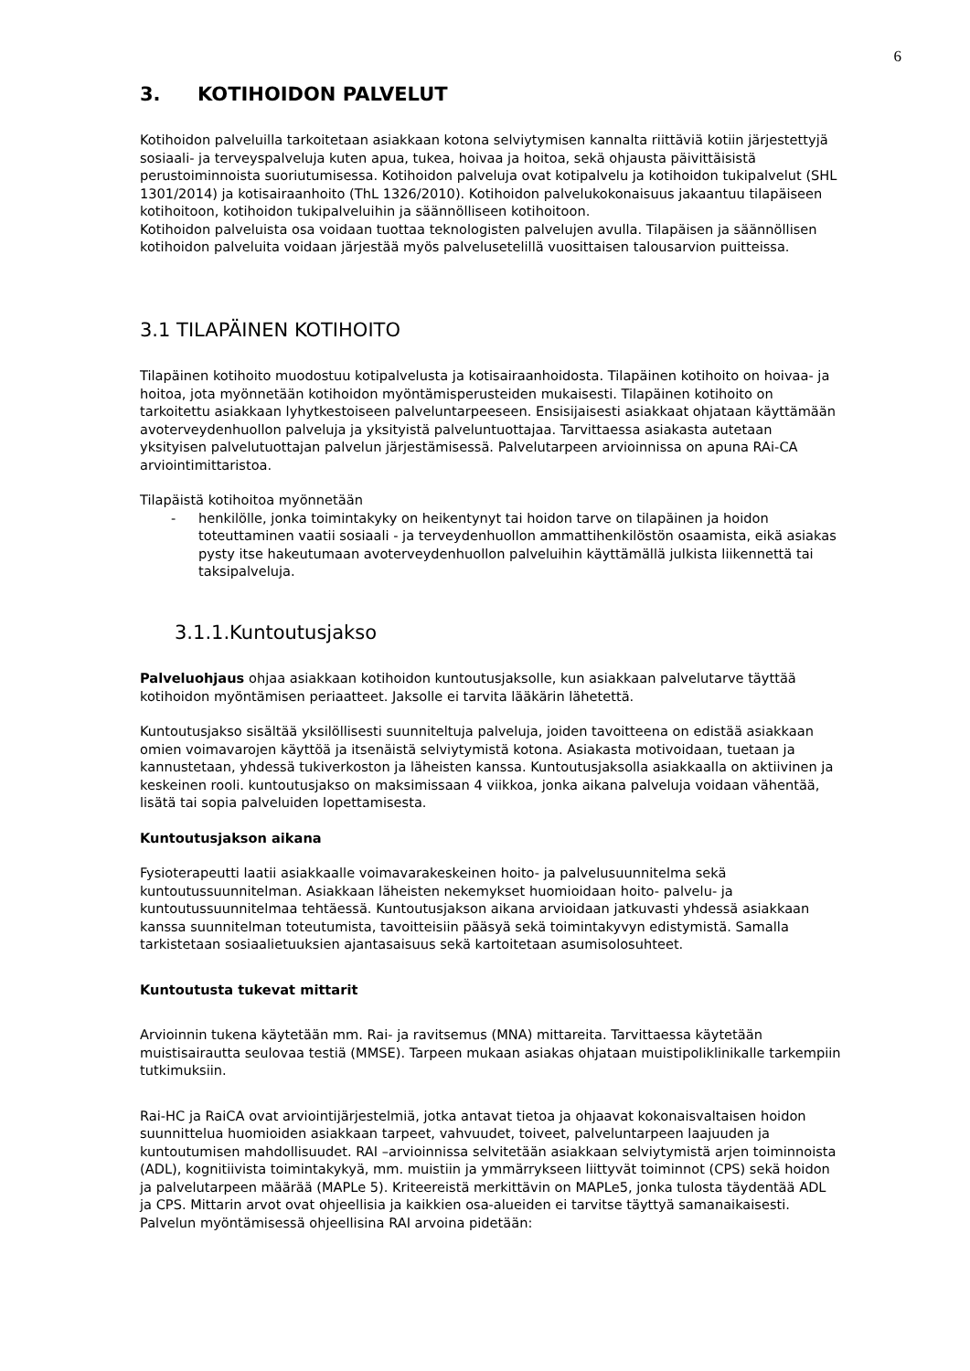6
3. KOTIHOIDON PALVELUT
Kotihoidon palveluilla tarkoitetaan asiakkaan kotona selviytymisen kannalta riittäviä kotiin järjestettyjä sosiaali- ja terveyspalveluja kuten apua, tukea, hoivaa ja hoitoa, sekä ohjausta päivittäisistä perustoiminnoista suoriutumisessa. Kotihoidon palveluja ovat kotipalvelu ja kotihoidon tukipalvelut (SHL 1301/2014) ja kotisairaanhoito (ThL 1326/2010). Kotihoidon palvelukokonaisuus jakaantuu tilapäiseen kotihoitoon, kotihoidon tukipalveluihin ja säännölliseen kotihoitoon.
Kotihoidon palveluista osa voidaan tuottaa teknologisten palvelujen avulla. Tilapäisen ja säännöllisen kotihoidon palveluita voidaan järjestää myös palvelusetelillä vuosittaisen talousarvion puitteissa.
3.1 TILAPÄINEN KOTIHOITO
Tilapäinen kotihoito muodostuu kotipalvelusta ja kotisairaanhoidosta. Tilapäinen kotihoito on hoivaa- ja hoitoa, jota myönnetään kotihoidon myöntämisperusteiden mukaisesti. Tilapäinen kotihoito on tarkoitettu asiakkaan lyhytkestoiseen palveluntarpeeseen. Ensisijaisesti asiakkaat ohjataan käyttämään avoterveydenhuollon palveluja ja yksityistä palveluntuottajaa. Tarvittaessa asiakasta autetaan yksityisen palvelutuottajan palvelun järjestämisessä. Palvelutarpeen arvioinnissa on apuna RAi-CA arviointimittaristoa.
Tilapäistä kotihoitoa myönnetään
- henkilölle, jonka toimintakyky on heikentynyt tai hoidon tarve on tilapäinen ja hoidon toteuttaminen vaatii sosiaali - ja terveydenhuollon ammattihenkilöstön osaamista, eikä asiakas pysty itse hakeutumaan avoterveydenhuollon palveluihin käyttämällä julkista liikennettä tai taksipalveluja.
3.1.1.Kuntoutusjakso
Palveluohjaus ohjaa asiakkaan kotihoidon kuntoutusjaksolle, kun asiakkaan palvelutarve täyttää kotihoidon myöntämisen periaatteet. Jaksolle ei tarvita lääkärin lähetettä.
Kuntoutusjakso sisältää yksilöllisesti suunniteltuja palveluja, joiden tavoitteena on edistää asiakkaan omien voimavarojen käyttöä ja itsenäistä selviytymistä kotona. Asiakasta motivoidaan, tuetaan ja kannustetaan, yhdessä tukiverkoston ja läheisten kanssa. Kuntoutusjaksolla asiakkaalla on aktiivinen ja keskeinen rooli. kuntoutusjakso on maksimissaan 4 viikkoa, jonka aikana palveluja voidaan vähentää, lisätä tai sopia palveluiden lopettamisesta.
Kuntoutusjakson aikana
Fysioterapeutti laatii asiakkaalle voimavarakeskeinen hoito- ja palvelusuunnitelma sekä kuntoutussuunnitelman. Asiakkaan läheisten nekemykset huomioidaan hoito- palvelu- ja kuntoutussuunnitelmaa tehtäessä. Kuntoutusjakson aikana arvioidaan jatkuvasti yhdessä asiakkaan kanssa suunnitelman toteutumista, tavoitteisiin pääsyä sekä toimintakyvyn edistymistä. Samalla tarkistetaan sosiaalietuuksien ajantasaisuus sekä kartoitetaan asumisolosuhteet.
Kuntoutusta tukevat mittarit
Arvioinnin tukena käytetään mm. Rai- ja ravitsemus (MNA) mittareita. Tarvittaessa käytetään muistisairautta seulovaa testiä (MMSE). Tarpeen mukaan asiakas ohjataan muistipoliklinikalle tarkempiin tutkimuksiin.
Rai-HC ja RaiCA ovat arviointijärjestelmiä, jotka antavat tietoa ja ohjaavat kokonaisvaltaisen hoidon suunnittelua huomioiden asiakkaan tarpeet, vahvuudet, toiveet, palveluntarpeen laajuuden ja kuntoutumisen mahdollisuudet. RAI –arvioinnissa selvitetään asiakkaan selviytymistä arjen toiminnoista (ADL), kognitiivista toimintakykyä, mm. muistiin ja ymmärrykseen liittyvät toiminnot (CPS) sekä hoidon ja palvelutarpeen määrää (MAPLe 5). Kriteereistä merkittävin on MAPLe5, jonka tulosta täydentää ADL ja CPS. Mittarin arvot ovat ohjeellisia ja kaikkien osa-alueiden ei tarvitse täyttyä samanaikaisesti. Palvelun myöntämisessä ohjeellisina RAI arvoina pidetään: